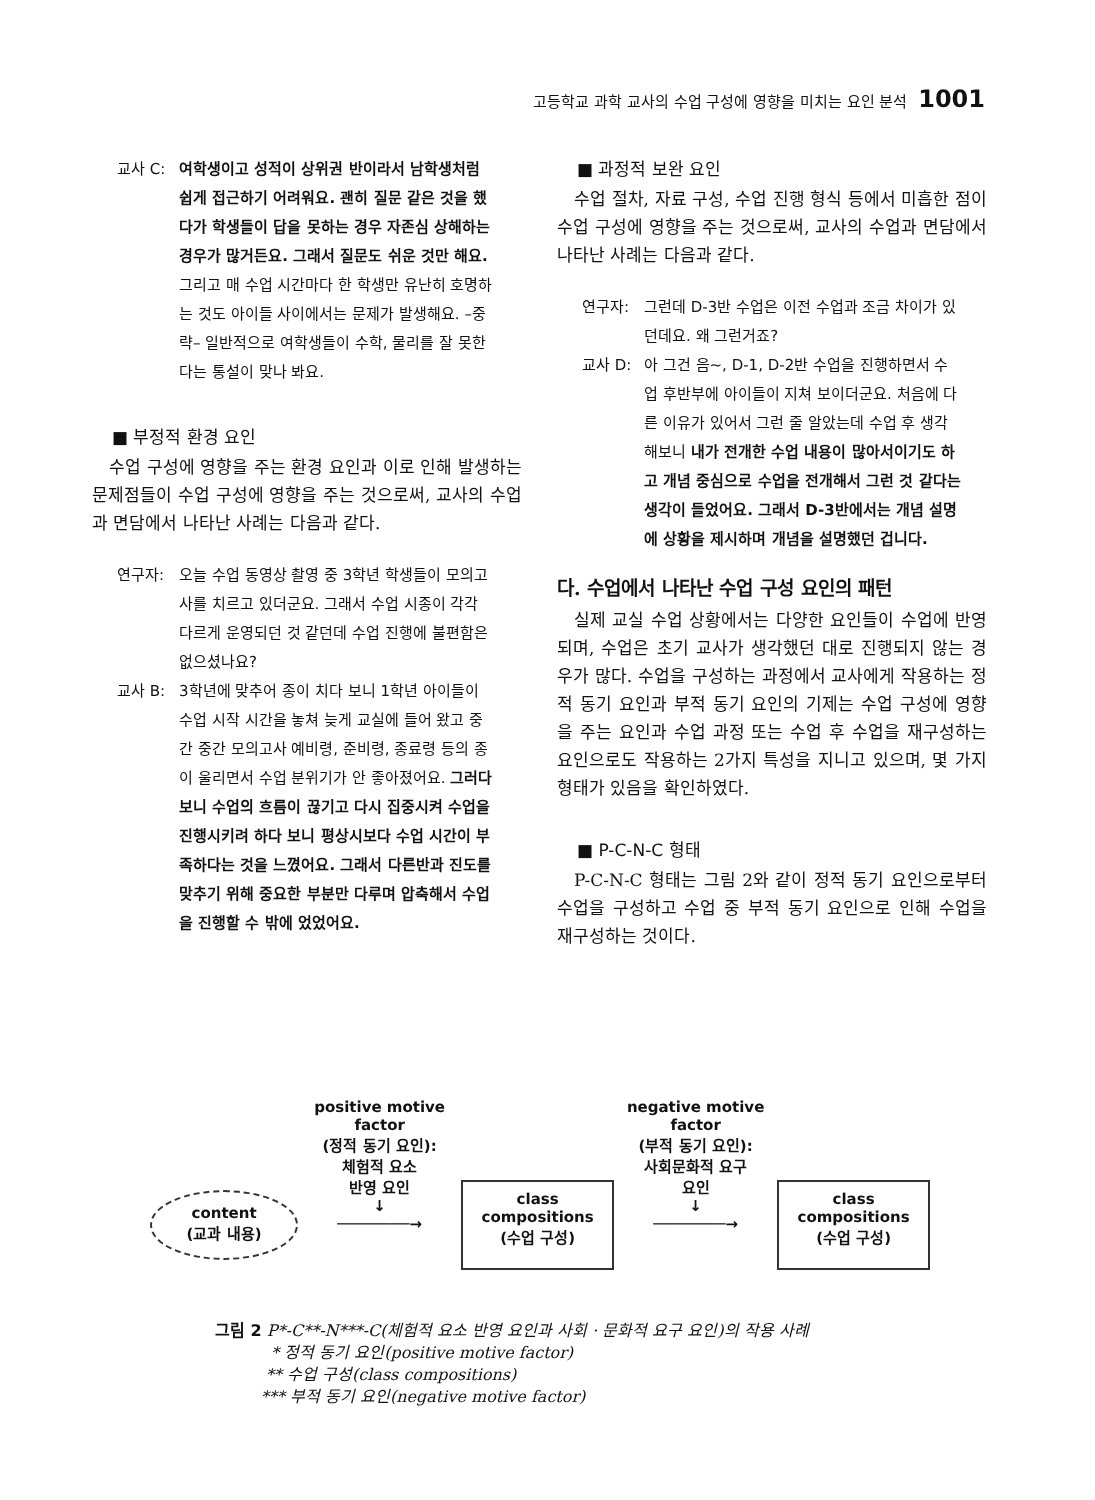고등학교 과학 교사의 수업 구성에 영향을 미치는 요인 분석 1001
교사 C: 여학생이고 성적이 상위권 반이라서 남학생처럼 쉽게 접근하기 어려워요. 괜히 질문 같은 것을 했다가 학생들이 답을 못하는 경우 자존심 상해하는 경우가 많거든요. 그래서 질문도 쉬운 것만 해요. 그리고 매 수업 시간마다 한 학생만 유난히 호명하는 것도 아이들 사이에서는 문제가 발생해요. –중략– 일반적으로 여학생들이 수학, 물리를 잘 못한다는 통설이 맞나 봐요.
■ 부정적 환경 요인
수업 구성에 영향을 주는 환경 요인과 이로 인해 발생하는 문제점들이 수업 구성에 영향을 주는 것으로써, 교사의 수업과 면담에서 나타난 사례는 다음과 같다.
연구자: 오늘 수업 동영상 촬영 중 3학년 학생들이 모의고사를 치르고 있더군요. 그래서 수업 시종이 각각 다르게 운영되던 것 같던데 수업 진행에 불편함은 없으셨나요?
교사 B: 3학년에 맞추어 종이 치다 보니 1학년 아이들이 수업 시작 시간을 놓쳐 늦게 교실에 들어 왔고 중간 중간 모의고사 예비령, 준비령, 종료령 등의 종이 울리면서 수업 분위기가 안 좋아졌어요. 그러다보니 수업의 흐름이 끊기고 다시 집중시켜 수업을 진행시키려 하다 보니 평상시보다 수업 시간이 부족하다는 것을 느꼈어요. 그래서 다른반과 진도를 맞추기 위해 중요한 부분만 다루며 압축해서 수업을 진행할 수 밖에 었었어요.
■ 과정적 보완 요인
수업 절차, 자료 구성, 수업 진행 형식 등에서 미흡한 점이 수업 구성에 영향을 주는 것으로써, 교사의 수업과 면담에서 나타난 사례는 다음과 같다.
연구자: 그런데 D-3반 수업은 이전 수업과 조금 차이가 있던데요. 왜 그런거죠?
교사 D: 아 그건 음~, D-1, D-2반 수업을 진행하면서 수업 후반부에 아이들이 지쳐 보이더군요. 처음에 다른 이유가 있어서 그런 줄 알았는데 수업 후 생각해보니 내가 전개한 수업 내용이 많아서이기도 하고 개념 중심으로 수업을 전개해서 그런 것 같다는 생각이 들었어요. 그래서 D-3반에서는 개념 설명에 상황을 제시하며 개념을 설명했던 겁니다.
다. 수업에서 나타난 수업 구성 요인의 패턴
실제 교실 수업 상황에서는 다양한 요인들이 수업에 반영되며, 수업은 초기 교사가 생각했던 대로 진행되지 않는 경우가 많다. 수업을 구성하는 과정에서 교사에게 작용하는 정적 동기 요인과 부적 동기 요인의 기제는 수업 구성에 영향을 주는 요인과 수업 과정 또는 수업 후 수업을 재구성하는 요인으로도 작용하는 2가지 특성을 지니고 있으며, 몇 가지 형태가 있음을 확인하였다.
■ P-C-N-C 형태
P-C-N-C 형태는 그림 2와 같이 정적 동기 요인으로부터 수업을 구성하고 수업 중 부적 동기 요인으로 인해 수업을 재구성하는 것이다.
content
(교과 내용)
positive motive
factor
(정적 동기 요인):
체험적 요소
반영 요인
↓
────────→
class
compositions
(수업 구성)
negative motive
factor
(부적 동기 요인):
사회문화적 요구
요인
↓
────────→
class
compositions
(수업 구성)
그림 2 P*-C**-N***-C(체험적 요소 반영 요인과 사회 · 문화적 요구 요인)의 작용 사례
* 정적 동기 요인(positive motive factor)
** 수업 구성(class compositions)
*** 부적 동기 요인(negative motive factor)